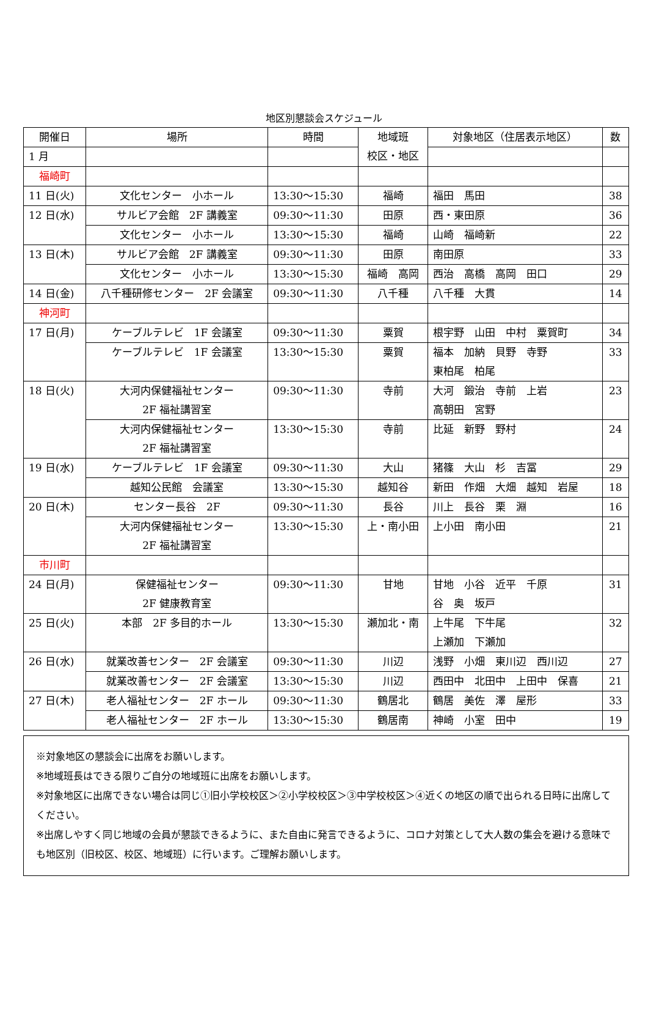地区別懇談会スケジュール
| 開催日 | 場所 | 時間 | 地域班 校区・地区 | 対象地区（住居表示地区） | 数 |
| --- | --- | --- | --- | --- | --- |
| 1 月 | | | | | |
| 福崎町 | | | | | |
| 11 日(火) | 文化センター 小ホール | 13:30～15:30 | 福崎 | 福田 馬田 | 38 |
| 12 日(水) | サルビア会館 2F 講義室 | 09:30～11:30 | 田原 | 西・東田原 | 36 |
| | 文化センター 小ホール | 13:30～15:30 | 福崎 | 山崎 福崎新 | 22 |
| 13 日(木) | サルビア会館 2F 講義室 | 09:30～11:30 | 田原 | 南田原 | 33 |
| | 文化センター 小ホール | 13:30～15:30 | 福崎 高岡 | 西治 高橋 高岡 田口 | 29 |
| 14 日(金) | 八千種研修センター 2F 会議室 | 09:30～11:30 | 八千種 | 八千種 大貫 | 14 |
| 神河町 | | | | | |
| 17 日(月) | ケーブルテレビ 1F 会議室 | 09:30～11:30 | 粟賀 | 根宇野 山田 中村 粟賀町 | 34 |
| | ケーブルテレビ 1F 会議室 | 13:30～15:30 | 粟賀 | 福本 加納 貝野 寺野 東柏尾 柏尾 | 33 |
| 18 日(火) | 大河内保健福祉センター 2F 福祉講習室 | 09:30～11:30 | 寺前 | 大河 鍛治 寺前 上岩 高朝田 宮野 | 23 |
| | 大河内保健福祉センター 2F 福祉講習室 | 13:30～15:30 | 寺前 | 比延 新野 野村 | 24 |
| 19 日(水) | ケーブルテレビ 1F 会議室 | 09:30～11:30 | 大山 | 猪篠 大山 杉 吉冨 | 29 |
| | 越知公民館 会議室 | 13:30～15:30 | 越知谷 | 新田 作畑 大畑 越知 岩屋 | 18 |
| 20 日(木) | センター長谷 2F | 09:30～11:30 | 長谷 | 川上 長谷 栗 淵 | 16 |
| | 大河内保健福祉センター 2F 福祉講習室 | 13:30～15:30 | 上・南小田 | 上小田 南小田 | 21 |
| 市川町 | | | | | |
| 24 日(月) | 保健福祉センター 2F 健康教育室 | 09:30～11:30 | 甘地 | 甘地 小谷 近平 千原 谷 奥 坂戸 | 31 |
| 25 日(火) | 本部 2F 多目的ホール | 13:30～15:30 | 瀬加北・南 | 上牛尾 下牛尾 上瀬加 下瀬加 | 32 |
| 26 日(水) | 就業改善センター 2F 会議室 | 09:30～11:30 | 川辺 | 浅野 小畑 東川辺 西川辺 | 27 |
| | 就業改善センター 2F 会議室 | 13:30～15:30 | 川辺 | 西田中 北田中 上田中 保喜 | 21 |
| 27 日(木) | 老人福祉センター 2F ホール | 09:30～11:30 | 鶴居北 | 鶴居 美佐 澤 屋形 | 33 |
| | 老人福祉センター 2F ホール | 13:30～15:30 | 鶴居南 | 神崎 小室 田中 | 19 |
※対象地区の懇談会に出席をお願いします。
※地域班長はできる限りご自分の地域班に出席をお願いします。
※対象地区に出席できない場合は同じ①旧小学校校区＞②小学校校区＞③中学校校区＞④近くの地区の順で出られる日時に出席してください。
※出席しやすく同じ地域の会員が懇談できるように、また自由に発言できるように、コロナ対策として大人数の集会を避ける意味でも地区別（旧校区、校区、地域班）に行います。ご理解お願いします。